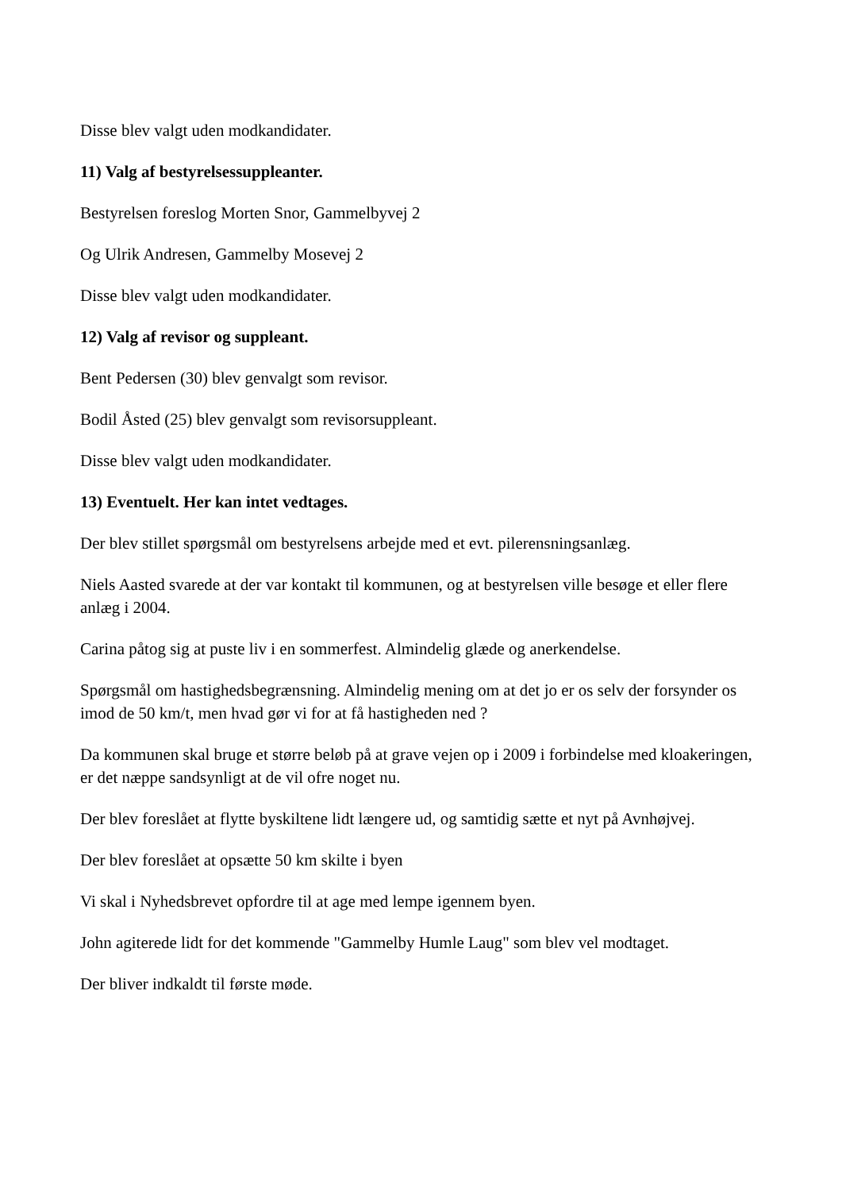Disse blev valgt uden modkandidater.
11) Valg af bestyrelsessuppleanter.
Bestyrelsen foreslog Morten Snor, Gammelbyvej 2
Og Ulrik Andresen, Gammelby Mosevej 2
Disse blev valgt uden modkandidater.
12) Valg af revisor og suppleant.
Bent Pedersen (30) blev genvalgt som revisor.
Bodil Åsted (25) blev genvalgt som revisorsuppleant.
Disse blev valgt uden modkandidater.
13) Eventuelt. Her kan intet vedtages.
Der blev stillet spørgsmål om bestyrelsens arbejde med et evt. pilerensningsanlæg.
Niels Aasted svarede at der var kontakt til kommunen, og at bestyrelsen ville besøge et eller flere anlæg i 2004.
Carina påtog sig at puste liv i en sommerfest. Almindelig glæde og anerkendelse.
Spørgsmål om hastighedsbegrænsning. Almindelig mening om at det jo er os selv der forsynder os imod de 50 km/t, men hvad gør vi for at få hastigheden ned ?
Da kommunen skal bruge et større beløb på at grave vejen op i 2009 i forbindelse med kloakeringen, er det næppe sandsynligt at de vil ofre noget nu.
Der blev foreslået at flytte byskiltene lidt længere ud, og samtidig sætte et nyt på Avnhøjvej.
Der blev foreslået at opsætte 50 km skilte i byen
Vi skal i Nyhedsbrevet opfordre til at age med lempe igennem byen.
John agiterede lidt for det kommende "Gammelby Humle Laug" som blev vel modtaget.
Der bliver indkaldt til første møde.